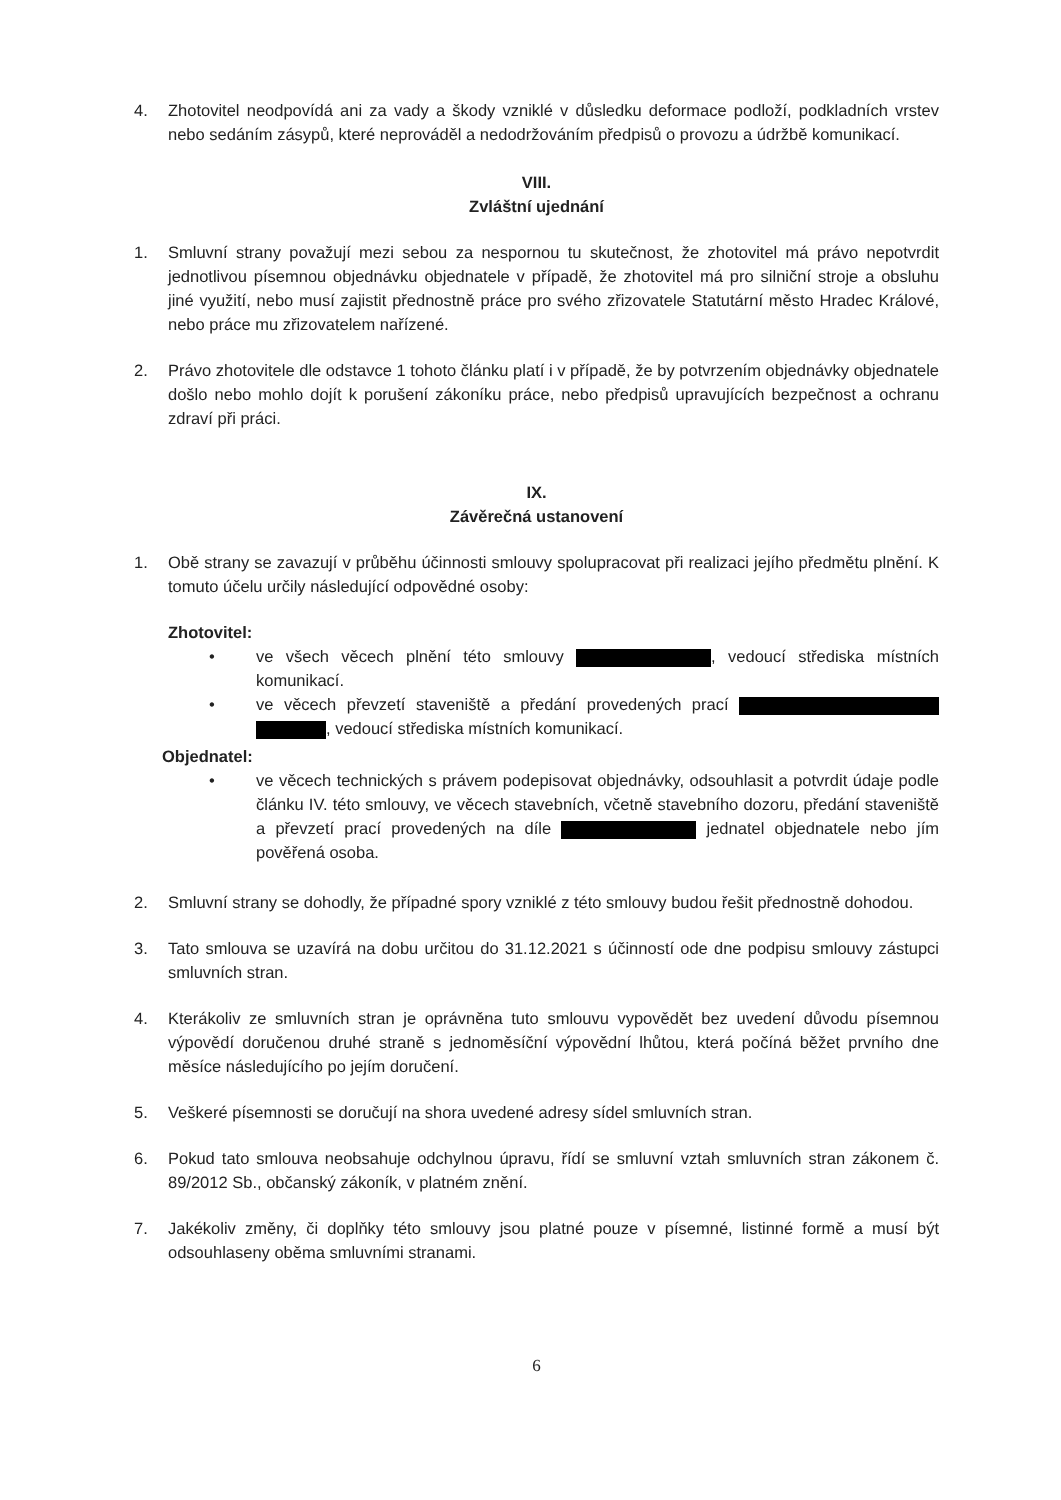4. Zhotovitel neodpovídá ani za vady a škody vzniklé v důsledku deformace podloží, podkladních vrstev nebo sedáním zásypů, které neprováděl a nedodržováním předpisů o provozu a údržbě komunikací.
VIII.
Zvláštní ujednání
1. Smluvní strany považují mezi sebou za nespornou tu skutečnost, že zhotovitel má právo nepotvrdit jednotlivou písemnou objednávku objednatele v případě, že zhotovitel má pro silniční stroje a obsluhu jiné využití, nebo musí zajistit přednostně práce pro svého zřizovatele Statutární město Hradec Králové, nebo práce mu zřizovatelem nařízené.
2. Právo zhotovitele dle odstavce 1 tohoto článku platí i v případě, že by potvrzením objednávky objednatele došlo nebo mohlo dojít k porušení zákoníku práce, nebo předpisů upravujících bezpečnost a ochranu zdraví při práci.
IX.
Závěrečná ustanovení
1. Obě strany se zavazují v průběhu účinnosti smlouvy spolupracovat při realizaci jejího předmětu plnění. K tomuto účelu určily následující odpovědné osoby:
Zhotovitel:
• ve všech věcech plnění této smlouvy , vedoucí střediska místních komunikací.
• ve věcech převzetí staveniště a předání provedených prací , vedoucí střediska místních komunikací.
Objednatel:
• ve věcech technických s právem podepisovat objednávky, odsouhlasit a potvrdit údaje podle článku IV. této smlouvy, ve věcech stavebních, včetně stavebního dozoru, předání staveniště a převzetí prací provedených na díle jednatel objednatele nebo jím pověřená osoba.
2. Smluvní strany se dohodly, že případné spory vzniklé z této smlouvy budou řešit přednostně dohodou.
3. Tato smlouva se uzavírá na dobu určitou do 31.12.2021 s účinností ode dne podpisu smlouvy zástupci smluvních stran.
4. Kterákoliv ze smluvních stran je oprávněna tuto smlouvu vypovědět bez uvedení důvodu písemnou výpovědí doručenou druhé straně s jednoměsíční výpovědní lhůtou, která počíná běžet prvního dne měsíce následujícího po jejím doručení.
5. Veškeré písemnosti se doručují na shora uvedené adresy sídel smluvních stran.
6. Pokud tato smlouva neobsahuje odchylnou úpravu, řídí se smluvní vztah smluvních stran zákonem č. 89/2012 Sb., občanský zákoník, v platném znění.
7. Jakékoliv změny, či doplňky této smlouvy jsou platné pouze v písemné, listinné formě a musí být odsouhlaseny oběma smluvními stranami.
6